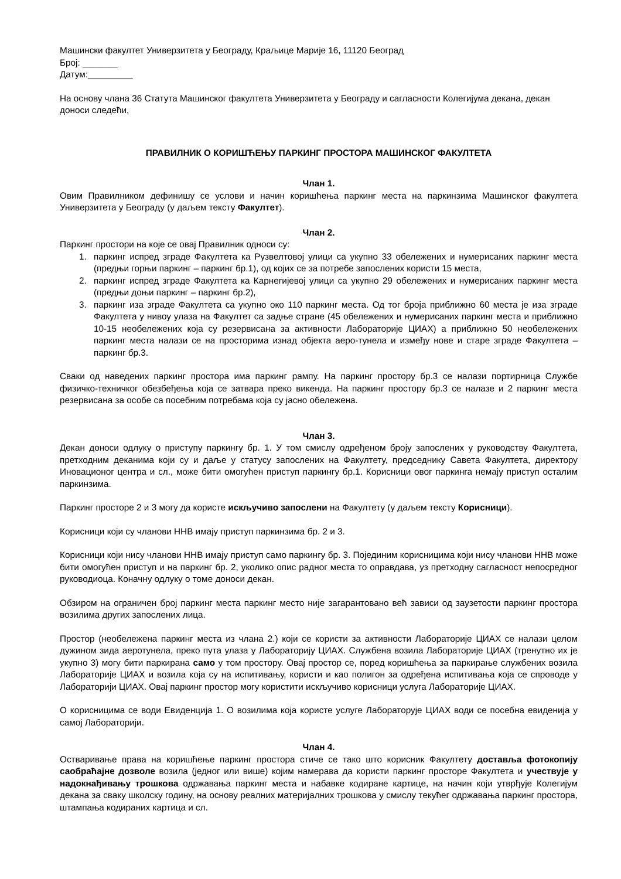Машински факултет Универзитета у Београду, Краљице Марије 16, 11120 Београд
Број: _______
Датум:_________
На основу члана 36 Статута Машинског факултета Универзитета у Београду и сагласности Колегијума декана, декан доноси следећи,
ПРАВИЛНИК О КОРИШЋЕЊУ ПАРКИНГ ПРОСТОРА МАШИНСКОГ ФАКУЛТЕТА
Члан 1.
Овим Правилником дефинишу се услови и начин коришћења паркинг места на паркинзима Машинског факултета Универзитета у Београду (у даљем тексту Факултет).
Члан 2.
Паркинг простори на које се овај Правилник односи су:
1. паркинг испред зграде Факултета ка Рузвелтовој улици са укупно 33 обележених и нумерисаних паркинг места (предњи горњи паркинг – паркинг бр.1), од којих се за потребе запослених користи 15 места,
2. паркинг испред зграде Факултета ка Карнегијевој улици са укупно 29 обележених и нумерисаних паркинг места (предњи доњи паркинг – паркинг бр.2),
3. паркинг иза зграде Факултета са укупно око 110 паркинг места. Од тог броја приближно 60 места је иза зграде Факултета у нивоу улаза на Факултет са задње стране (45 обележених и нумерисаних паркинг места и приближно 10-15 необележених која су резервисана за активности Лабораторије ЦИАХ) а приближно 50 необележених паркинг места налази се на просторима изнад објекта аеро-тунела и између нове и старе зграде Факултета – паркинг бр.3.
Сваки од наведених паркинг простора има паркинг рампу. На паркинг простору бр.3 се налази портирница Службе физичко-техничког обезбеђења која се затвара преко викенда. На паркинг простору бр.3 се налазе и 2 паркинг места резервисана за особе са посебним потребама која су јасно обележена.
Члан 3.
Декан доноси одлуку о приступу паркингу бр. 1. У том смислу одређеном броју запослених у руководству Факултета, претходним деканима који су и даље у статусу запослених на Факултету, председнику Савета Факултета, директору Иновационог центра и сл., може бити омогућен приступ паркингу бр.1. Корисници овог паркинга немају приступ осталим паркинзима.
Паркинг просторе 2 и 3 могу да користе искључиво запослени на Факултету (у даљем тексту Корисници).
Корисници који су чланови ННВ имају приступ паркинзима бр. 2 и 3.
Корисници који нису чланови ННВ имају приступ само паркингу бр. 3. Појединим корисницима који нису чланови ННВ може бити омогућен приступ и на паркинг бр. 2, уколико опис радног места то оправдава, уз претходну сагласност непосредног руководиоца. Коначну одлуку о томе доноси декан.
Обзиром на ограничен број паркинг места паркинг место није загарантовано већ зависи од заузетости паркинг простора возилима других запослених лица.
Простор (необележена паркинг места из члана 2.) који се користи за активности Лабораторије ЦИАХ се налази целом дужином зида аеротунела, преко пута улаза у Лабораторију ЦИАХ. Службена возила Лабораторије ЦИАХ (тренутно их је укупно 3) могу бити паркирана само у том простору. Овај простор се, поред коришћења за паркирање службених возила Лабораторије ЦИАХ и возила која су на испитивању, користи и као полигон за одређена испитивања која се спроводе у Лабораторији ЦИАХ. Овај паркинг простор могу користити искључиво корисници услуга Лабораторије ЦИАХ.
О корисницима се води Евиденција 1. О возилима која користе услуге Лабораторује ЦИАХ води се посебна евиденија у самој Лабораторији.
Члан 4.
Остваривање права на коришћење паркинг простора стиче се тако што корисник Факултету доставља фотокопију саобраћајне дозволе возила (једног или више) којим намерава да користи паркинг просторе Факултета и учествује у надокнађивању трошкова одржавања паркинг места и набавке кодиране картице, на начин који утврђује Колегијум декана за сваку школску годину, на основу реалних материјалних трошкова у смислу текућег одржавања паркинг простора, штампања кодираних картица и сл.